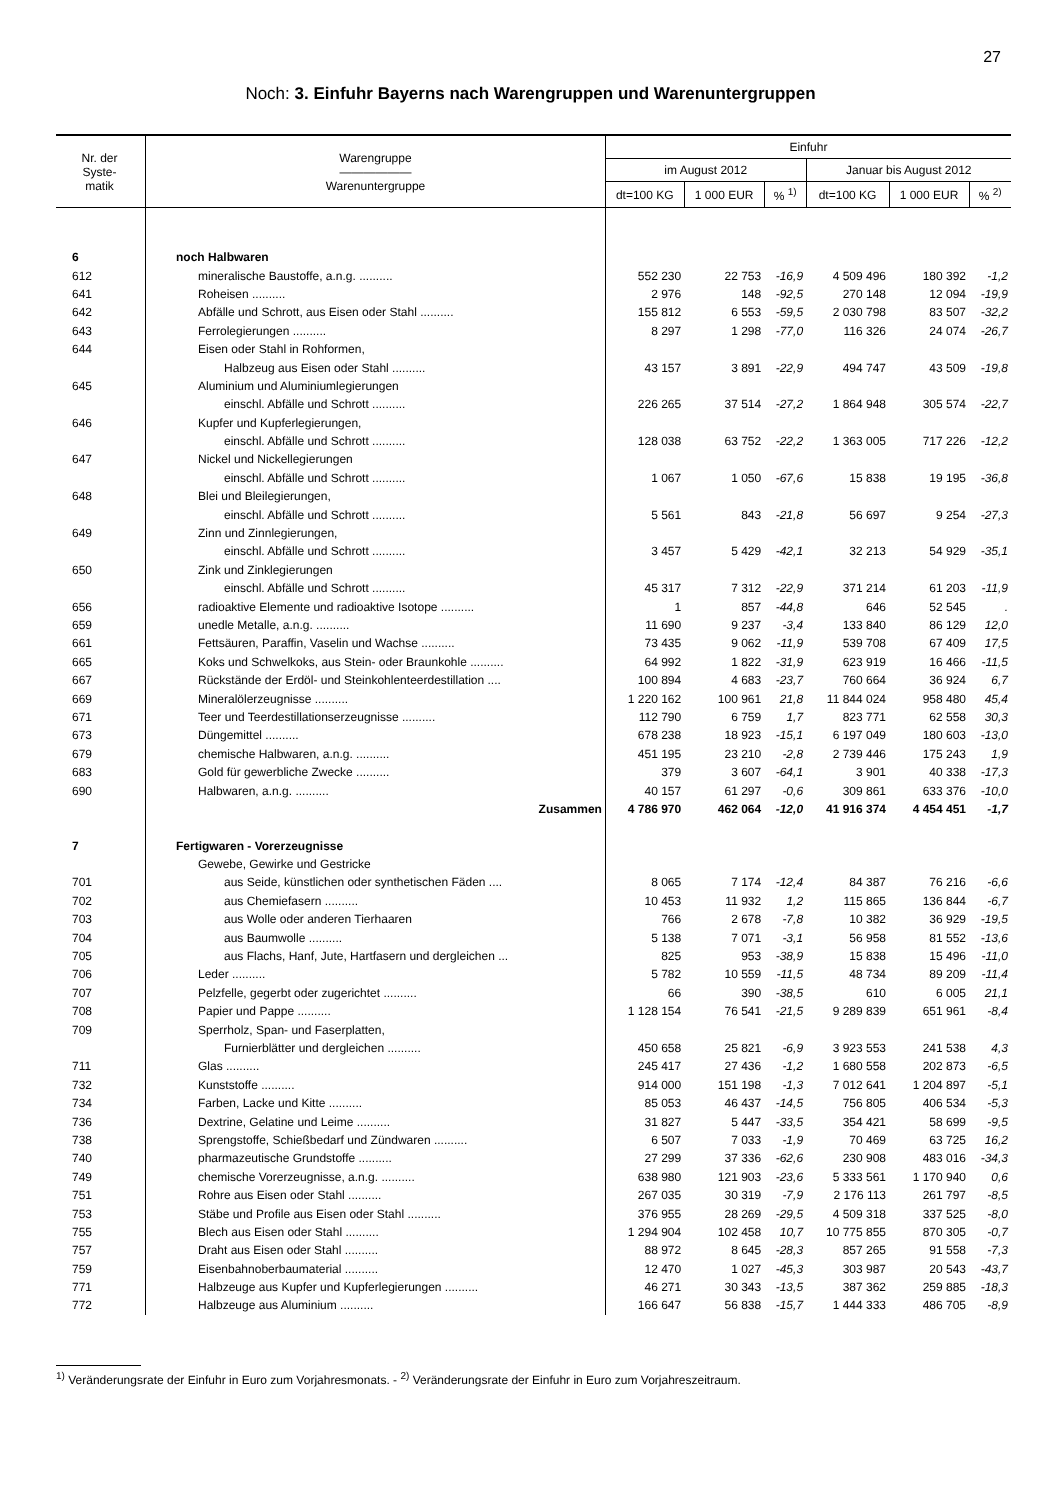27
Noch: 3. Einfuhr Bayerns nach Warengruppen und Warenuntergruppen
| Nr. der Syste- matik | Warengruppe —————— Warenuntergruppe | Einfuhr | | | | | |
| --- | --- | --- | --- | --- | --- | --- | --- |
| | | im August 2012 | | | Januar bis August 2012 | | |
| | | dt=100 KG | 1 000 EUR | % <sup>1)</sup> | dt=100 KG | 1 000 EUR | % <sup>2)</sup> |
| 6 | noch Halbwaren | | | | | | |
| 612 | mineralische Baustoffe, a.n.g. .......... | 552 230 | 22 753 | -16,9 | 4 509 496 | 180 392 | -1,2 |
| 641 | Roheisen .......... | 2 976 | 148 | -92,5 | 270 148 | 12 094 | -19,9 |
| 642 | Abfälle und Schrott, aus Eisen oder Stahl .......... | 155 812 | 6 553 | -59,5 | 2 030 798 | 83 507 | -32,2 |
| 643 | Ferrolegierungen .......... | 8 297 | 1 298 | -77,0 | 116 326 | 24 074 | -26,7 |
| 644 | Eisen oder Stahl in Rohformen, | | | | | | |
| | Halbzeug aus Eisen oder Stahl .......... | 43 157 | 3 891 | -22,9 | 494 747 | 43 509 | -19,8 |
| 645 | Aluminium und Aluminiumlegierungen | | | | | | |
| | einschl. Abfälle und Schrott .......... | 226 265 | 37 514 | -27,2 | 1 864 948 | 305 574 | -22,7 |
| 646 | Kupfer und Kupferlegierungen, | | | | | | |
| | einschl. Abfälle und Schrott .......... | 128 038 | 63 752 | -22,2 | 1 363 005 | 717 226 | -12,2 |
| 647 | Nickel und Nickellegierungen | | | | | | |
| | einschl. Abfälle und Schrott .......... | 1 067 | 1 050 | -67,6 | 15 838 | 19 195 | -36,8 |
| 648 | Blei und Bleilegierungen, | | | | | | |
| | einschl. Abfälle und Schrott .......... | 5 561 | 843 | -21,8 | 56 697 | 9 254 | -27,3 |
| 649 | Zinn und Zinnlegierungen, | | | | | | |
| | einschl. Abfälle und Schrott .......... | 3 457 | 5 429 | -42,1 | 32 213 | 54 929 | -35,1 |
| 650 | Zink und Zinklegierungen | | | | | | |
| | einschl. Abfälle und Schrott .......... | 45 317 | 7 312 | -22,9 | 371 214 | 61 203 | -11,9 |
| 656 | radioaktive Elemente und radioaktive Isotope .......... | 1 | 857 | -44,8 | 646 | 52 545 | . |
| 659 | unedle Metalle, a.n.g. .......... | 11 690 | 9 237 | -3,4 | 133 840 | 86 129 | 12,0 |
| 661 | Fettsäuren, Paraffin, Vaselin und Wachse .......... | 73 435 | 9 062 | -11,9 | 539 708 | 67 409 | 17,5 |
| 665 | Koks und Schwelkoks, aus Stein- oder Braunkohle .......... | 64 992 | 1 822 | -31,9 | 623 919 | 16 466 | -11,5 |
| 667 | Rückstände der Erdöl- und Steinkohlenteerdestillation .... | 100 894 | 4 683 | -23,7 | 760 664 | 36 924 | 6,7 |
| 669 | Mineralölerzeugnisse .......... | 1 220 162 | 100 961 | 21,8 | 11 844 024 | 958 480 | 45,4 |
| 671 | Teer und Teerdestillationserzeugnisse .......... | 112 790 | 6 759 | 1,7 | 823 771 | 62 558 | 30,3 |
| 673 | Düngemittel .......... | 678 238 | 18 923 | -15,1 | 6 197 049 | 180 603 | -13,0 |
| 679 | chemische Halbwaren, a.n.g. .......... | 451 195 | 23 210 | -2,8 | 2 739 446 | 175 243 | 1,9 |
| 683 | Gold für gewerbliche Zwecke .......... | 379 | 3 607 | -64,1 | 3 901 | 40 338 | -17,3 |
| 690 | Halbwaren, a.n.g. .......... | 40 157 | 61 297 | -0,6 | 309 861 | 633 376 | -10,0 |
| | Zusammen | 4 786 970 | 462 064 | -12,0 | 41 916 374 | 4 454 451 | -1,7 |
| 7 | Fertigwaren - Vorerzeugnisse | | | | | | |
| | Gewebe, Gewirke und Gestricke | | | | | | |
| 701 | aus Seide, künstlichen oder synthetischen Fäden .... | 8 065 | 7 174 | -12,4 | 84 387 | 76 216 | -6,6 |
| 702 | aus Chemiefasern .......... | 10 453 | 11 932 | 1,2 | 115 865 | 136 844 | -6,7 |
| 703 | aus Wolle oder anderen Tierhaaren | 766 | 2 678 | -7,8 | 10 382 | 36 929 | -19,5 |
| 704 | aus Baumwolle .......... | 5 138 | 7 071 | -3,1 | 56 958 | 81 552 | -13,6 |
| 705 | aus Flachs, Hanf, Jute, Hartfasern und dergleichen ... | 825 | 953 | -38,9 | 15 838 | 15 496 | -11,0 |
| 706 | Leder .......... | 5 782 | 10 559 | -11,5 | 48 734 | 89 209 | -11,4 |
| 707 | Pelzfelle, gegerbt oder zugerichtet .......... | 66 | 390 | -38,5 | 610 | 6 005 | 21,1 |
| 708 | Papier und Pappe .......... | 1 128 154 | 76 541 | -21,5 | 9 289 839 | 651 961 | -8,4 |
| 709 | Sperrholz, Span- und Faserplatten, | | | | | | |
| | Furnierblätter und dergleichen .......... | 450 658 | 25 821 | -6,9 | 3 923 553 | 241 538 | 4,3 |
| 711 | Glas .......... | 245 417 | 27 436 | -1,2 | 1 680 558 | 202 873 | -6,5 |
| 732 | Kunststoffe .......... | 914 000 | 151 198 | -1,3 | 7 012 641 | 1 204 897 | -5,1 |
| 734 | Farben, Lacke und Kitte .......... | 85 053 | 46 437 | -14,5 | 756 805 | 406 534 | -5,3 |
| 736 | Dextrine, Gelatine und Leime .......... | 31 827 | 5 447 | -33,5 | 354 421 | 58 699 | -9,5 |
| 738 | Sprengstoffe, Schießbedarf und Zündwaren .......... | 6 507 | 7 033 | -1,9 | 70 469 | 63 725 | 16,2 |
| 740 | pharmazeutische Grundstoffe .......... | 27 299 | 37 336 | -62,6 | 230 908 | 483 016 | -34,3 |
| 749 | chemische Vorerzeugnisse, a.n.g. .......... | 638 980 | 121 903 | -23,6 | 5 333 561 | 1 170 940 | 0,6 |
| 751 | Rohre aus Eisen oder Stahl .......... | 267 035 | 30 319 | -7,9 | 2 176 113 | 261 797 | -8,5 |
| 753 | Stäbe und Profile aus Eisen oder Stahl .......... | 376 955 | 28 269 | -29,5 | 4 509 318 | 337 525 | -8,0 |
| 755 | Blech aus Eisen oder Stahl .......... | 1 294 904 | 102 458 | 10,7 | 10 775 855 | 870 305 | -0,7 |
| 757 | Draht aus Eisen oder Stahl .......... | 88 972 | 8 645 | -28,3 | 857 265 | 91 558 | -7,3 |
| 759 | Eisenbahnoberbaumaterial .......... | 12 470 | 1 027 | -45,3 | 303 987 | 20 543 | -43,7 |
| 771 | Halbzeuge aus Kupfer und Kupferlegierungen .......... | 46 271 | 30 343 | -13,5 | 387 362 | 259 885 | -18,3 |
| 772 | Halbzeuge aus Aluminium .......... | 166 647 | 56 838 | -15,7 | 1 444 333 | 486 705 | -8,9 |
<sup>1)</sup> Veränderungsrate der Einfuhr in Euro zum Vorjahresmonats. - <sup>2)</sup> Veränderungsrate der Einfuhr in Euro zum Vorjahreszeitraum.